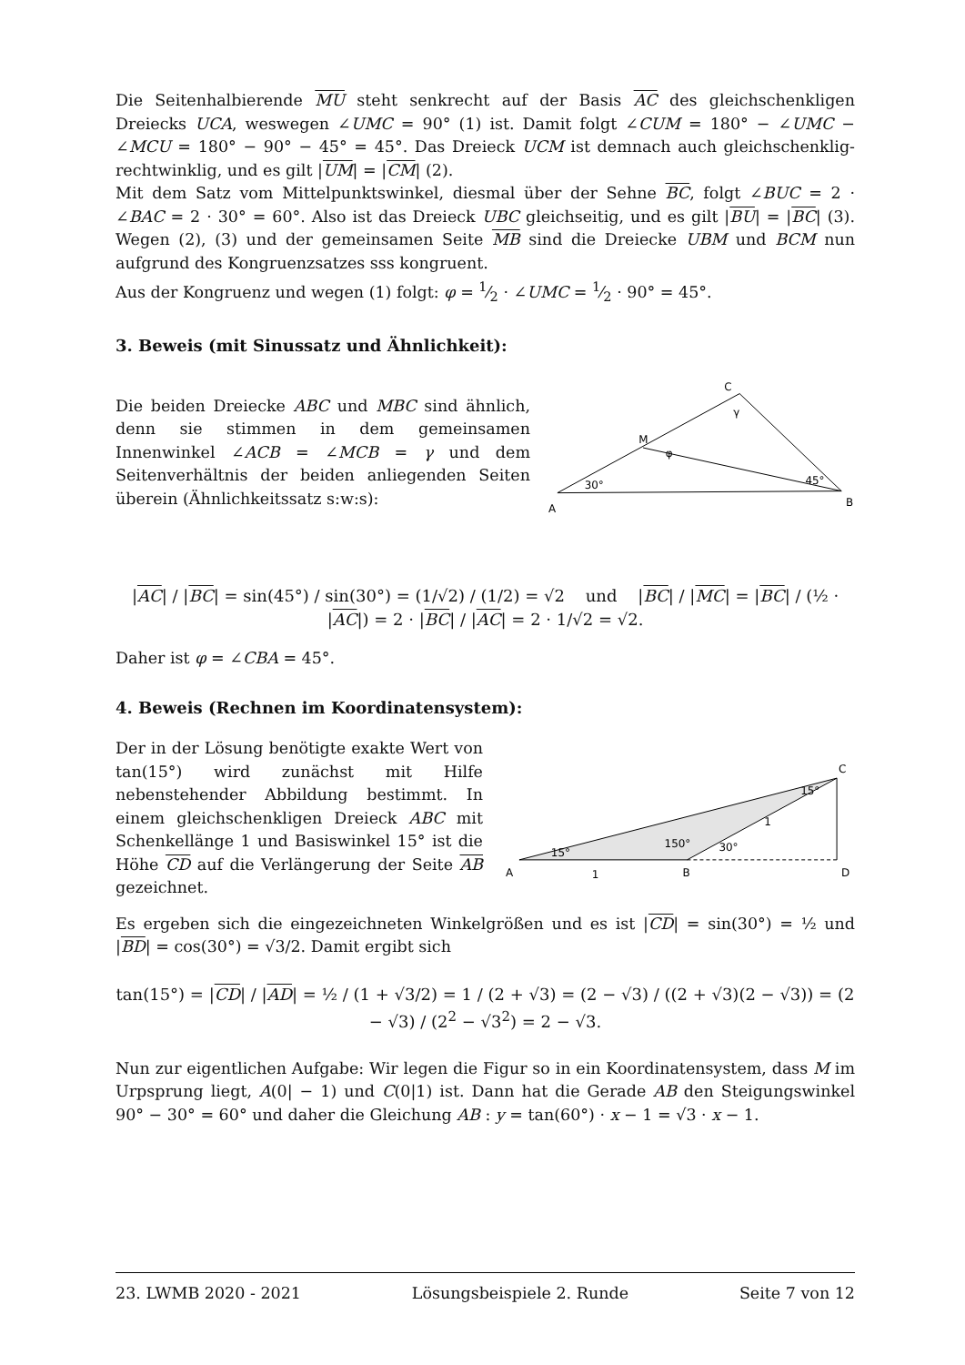Die Seitenhalbierende MU steht senkrecht auf der Basis AC des gleichschenkligen Dreiecks UCA, weswegen ∠UMC = 90° (1) ist. Damit folgt ∠CUM = 180° − ∠UMC − ∠MCU = 180° − 90° − 45° = 45°. Das Dreieck UCM ist demnach auch gleichschenklig-rechtwinklig, und es gilt |UM| = |CM| (2).
Mit dem Satz vom Mittelpunktswinkel, diesmal über der Sehne BC, folgt ∠BUC = 2 · ∠BAC = 2 · 30° = 60°. Also ist das Dreieck UBC gleichseitig, und es gilt |BU| = |BC| (3). Wegen (2), (3) und der gemeinsamen Seite MB sind die Dreiecke UBM und BCM nun aufgrund des Kongruenzsatzes sss kongruent.
Aus der Kongruenz und wegen (1) folgt: φ = 1⁄2 · ∠UMC = 1⁄2 · 90° = 45°.
3. Beweis (mit Sinussatz und Ähnlichkeit):
Die beiden Dreiecke ABC und MBC sind ähnlich, denn sie stimmen in dem gemeinsamen Innenwinkel ∠ACB = ∠MCB = γ und dem Seitenverhältnis der beiden anliegenden Seiten überein (Ähnlichkeitssatz s:w:s):
C
M
A
B
γ
φ
30°
45°
|AC| / |BC| = sin(45°) / sin(30°) = (1/√2) / (1/2) = √2 und |BC| / |MC| = |BC| / (½ · |AC|) = 2 · |BC| / |AC| = 2 · 1/√2 = √2.
Daher ist φ = ∠CBA = 45°.
4. Beweis (Rechnen im Koordinatensystem):
Der in der Lösung benötigte exakte Wert von tan(15°) wird zunächst mit Hilfe nebenstehender Abbildung bestimmt. In einem gleichschenkligen Dreieck ABC mit Schenkellänge 1 und Basiswinkel 15° ist die Höhe CD auf die Verlängerung der Seite AB gezeichnet.
C
A
B
D
1
1
15°
150°
30°
15°
Es ergeben sich die eingezeichneten Winkelgrößen und es ist |CD| = sin(30°) = ½ und |BD| = cos(30°) = √3/2. Damit ergibt sich
tan(15°) = |CD| / |AD| = ½ / (1 + √3/2) = 1 / (2 + √3) = (2 − √3) / ((2 + √3)(2 − √3)) = (2 − √3) / (2<sup>2</sup> − √3<sup>2</sup>) = 2 − √3.
Nun zur eigentlichen Aufgabe: Wir legen die Figur so in ein Koordinatensystem, dass M im Urpsprung liegt, A(0| − 1) und C(0|1) ist. Dann hat die Gerade AB den Steigungswinkel 90° − 30° = 60° und daher die Gleichung AB : y = tan(60°) · x − 1 = √3 · x − 1.
23. LWMB 2020 - 2021 Lösungsbeispiele 2. Runde Seite 7 von 12